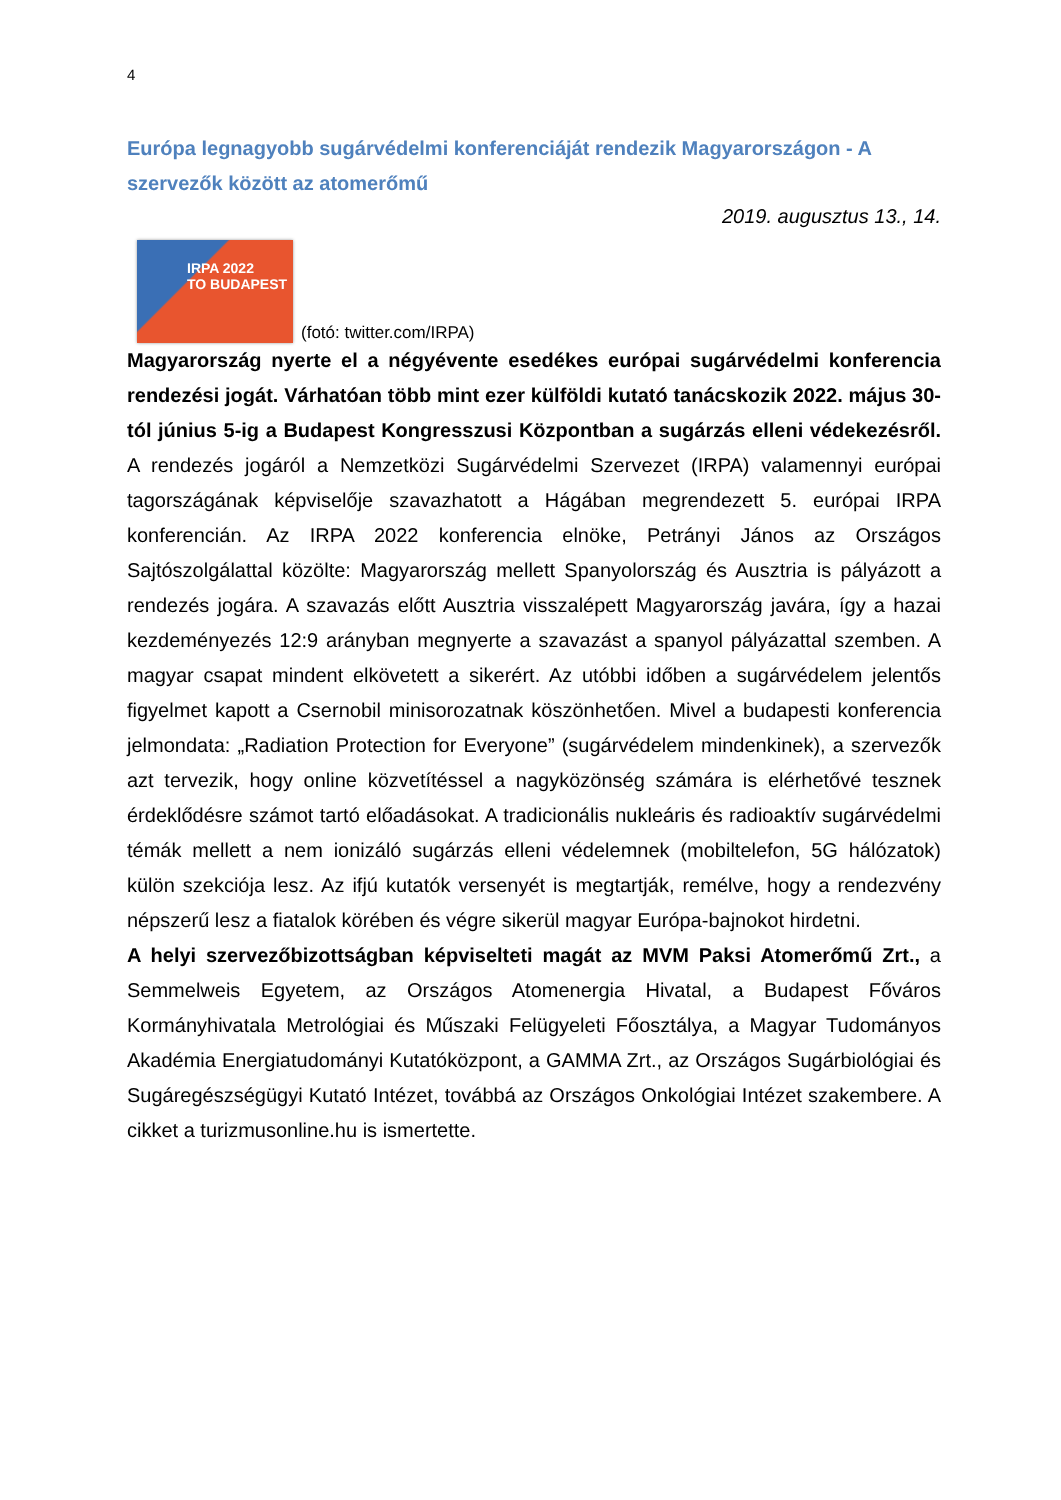4
Európa legnagyobb sugárvédelmi konferenciáját rendezik Magyarországon - A szervezők között az atomerőmű
2019. augusztus 13., 14.
IRPA 2022
TO BUDAPEST
(fotó: twitter.com/IRPA)
Magyarország nyerte el a négyévente esedékes európai sugárvédelmi konferencia rendezési jogát. Várhatóan több mint ezer külföldi kutató tanácskozik 2022. május 30-tól június 5-ig a Budapest Kongresszusi Központban a sugárzás elleni védekezésről. A rendezés jogáról a Nemzetközi Sugárvédelmi Szervezet (IRPA) valamennyi európai tagországának képviselője szavazhatott a Hágában megrendezett 5. európai IRPA konferencián. Az IRPA 2022 konferencia elnöke, Petrányi János az Országos Sajtószolgálattal közölte: Magyarország mellett Spanyolország és Ausztria is pályázott a rendezés jogára. A szavazás előtt Ausztria visszalépett Magyarország javára, így a hazai kezdeményezés 12:9 arányban megnyerte a szavazást a spanyol pályázattal szemben. A magyar csapat mindent elkövetett a sikerért. Az utóbbi időben a sugárvédelem jelentős figyelmet kapott a Csernobil minisorozatnak köszönhetően. Mivel a budapesti konferencia jelmondata: „Radiation Protection for Everyone” (sugárvédelem mindenkinek), a szervezők azt tervezik, hogy online közvetítéssel a nagyközönség számára is elérhetővé tesznek érdeklődésre számot tartó előadásokat. A tradicionális nukleáris és radioaktív sugárvédelmi témák mellett a nem ionizáló sugárzás elleni védelemnek (mobiltelefon, 5G hálózatok) külön szekciója lesz. Az ifjú kutatók versenyét is megtartják, remélve, hogy a rendezvény népszerű lesz a fiatalok körében és végre sikerül magyar Európa-bajnokot hirdetni.
A helyi szervezőbizottságban képviselteti magát az MVM Paksi Atomerőmű Zrt., a Semmelweis Egyetem, az Országos Atomenergia Hivatal, a Budapest Főváros Kormányhivatala Metrológiai és Műszaki Felügyeleti Főosztálya, a Magyar Tudományos Akadémia Energiatudományi Kutatóközpont, a GAMMA Zrt., az Országos Sugárbiológiai és Sugáregészségügyi Kutató Intézet, továbbá az Országos Onkológiai Intézet szakembere. A cikket a turizmusonline.hu is ismertette.